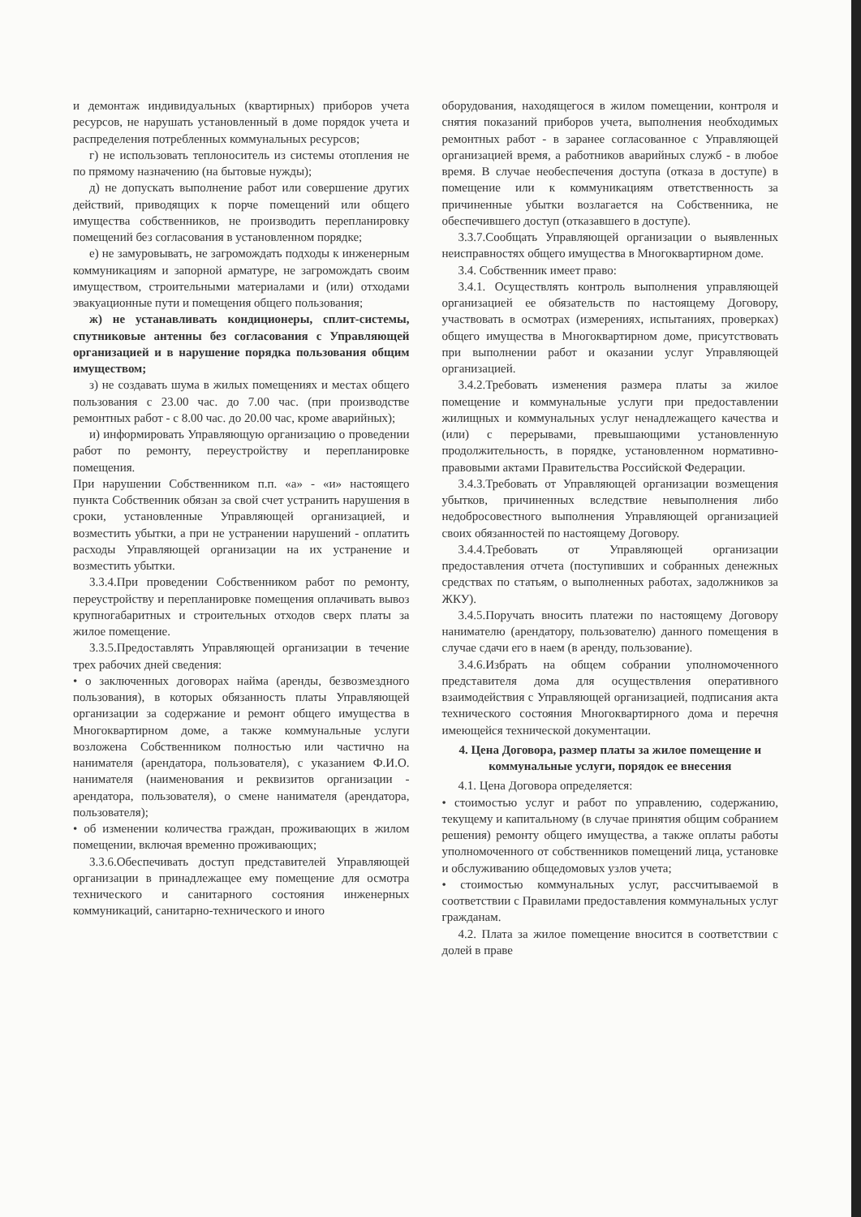и демонтаж индивидуальных (квартирных) приборов учета ресурсов, не нарушать установленный в доме порядок учета и распределения потребленных коммунальных ресурсов;
г) не использовать теплоноситель из системы отопления не по прямому назначению (на бытовые нужды);
д) не допускать выполнение работ или совершение других действий, приводящих к порче помещений или общего имущества собственников, не производить перепланировку помещений без согласования в установленном порядке;
е) не замуровывать, не загромождать подходы к инженерным коммуникациям и запорной арматуре, не загромождать своим имуществом, строительными материалами и (или) отходами эвакуационные пути и помещения общего пользования;
ж) не устанавливать кондиционеры, сплит-системы, спутниковые антенны без согласования с Управляющей организацией и в нарушение порядка пользования общим имуществом;
з) не создавать шума в жилых помещениях и местах общего пользования с 23.00 час. до 7.00 час. (при производстве ремонтных работ - с 8.00 час. до 20.00 час, кроме аварийных);
и) информировать Управляющую организацию о проведении работ по ремонту, переустройству и перепланировке помещения.
При нарушении Собственником п.п. «а» - «и» настоящего пункта Собственник обязан за свой счет устранить нарушения в сроки, установленные Управляющей организацией, и возместить убытки, а при не устранении нарушений - оплатить расходы Управляющей организации на их устранение и возместить убытки.
3.3.4.При проведении Собственником работ по ремонту, переустройству и перепланировке помещения оплачивать вывоз крупногабаритных и строительных отходов сверх платы за жилое помещение.
3.3.5.Предоставлять Управляющей организации в течение трех рабочих дней сведения:
• о заключенных договорах найма (аренды, безвозмездного пользования), в которых обязанность платы Управляющей организации за содержание и ремонт общего имущества в Многоквартирном доме, а также коммунальные услуги возложена Собственником полностью или частично на нанимателя (арендатора, пользователя), с указанием Ф.И.О. нанимателя (наименования и реквизитов организации - арендатора, пользователя), о смене нанимателя (арендатора, пользователя);
• об изменении количества граждан, проживающих в жилом помещении, включая временно проживающих;
3.3.6.Обеспечивать доступ представителей Управляющей организации в принадлежащее ему помещение для осмотра технического и санитарного состояния инженерных коммуникаций, санитарно-технического и иного
оборудования, находящегося в жилом помещении, контроля и снятия показаний приборов учета, выполнения необходимых ремонтных работ - в заранее согласованное с Управляющей организацией время, а работников аварийных служб - в любое время. В случае необеспечения доступа (отказа в доступе) в помещение или к коммуникациям ответственность за причиненные убытки возлагается на Собственника, не обеспечившего доступ (отказавшего в доступе).
3.3.7.Сообщать Управляющей организации о выявленных неисправностях общего имущества в Многоквартирном доме.
3.4. Собственник имеет право:
3.4.1. Осуществлять контроль выполнения управляющей организацией ее обязательств по настоящему Договору, участвовать в осмотрах (измерениях, испытаниях, проверках) общего имущества в Многоквартирном доме, присутствовать при выполнении работ и оказании услуг Управляющей организацией.
3.4.2.Требовать изменения размера платы за жилое помещение и коммунальные услуги при предоставлении жилищных и коммунальных услуг ненадлежащего качества и (или) с перерывами, превышающими установленную продолжительность, в порядке, установленном нормативно-правовыми актами Правительства Российской Федерации.
3.4.3.Требовать от Управляющей организации возмещения убытков, причиненных вследствие невыполнения либо недобросовестного выполнения Управляющей организацией своих обязанностей по настоящему Договору.
3.4.4.Требовать от Управляющей организации предоставления отчета (поступивших и собранных денежных средствах по статьям, о выполненных работах, задолжников за ЖКУ).
3.4.5.Поручать вносить платежи по настоящему Договору нанимателю (арендатору, пользователю) данного помещения в случае сдачи его в наем (в аренду, пользование).
3.4.6.Избрать на общем собрании уполномоченного представителя дома для осуществления оперативного взаимодействия с Управляющей организацией, подписания акта технического состояния Многоквартирного дома и перечня имеющейся технической документации.
4. Цена Договора, размер платы за жилое помещение и
коммунальные услуги, порядок ее внесения
4.1. Цена Договора определяется:
• стоимостью услуг и работ по управлению, содержанию, текущему и капитальному (в случае принятия общим собранием решения) ремонту общего имущества, а также оплаты работы уполномоченного от собственников помещений лица, установке и обслуживанию общедомовых узлов учета;
• стоимостью коммунальных услуг, рассчитываемой в соответствии с Правилами предоставления коммунальных услуг гражданам.
4.2. Плата за жилое помещение вносится в соответствии с долей в праве